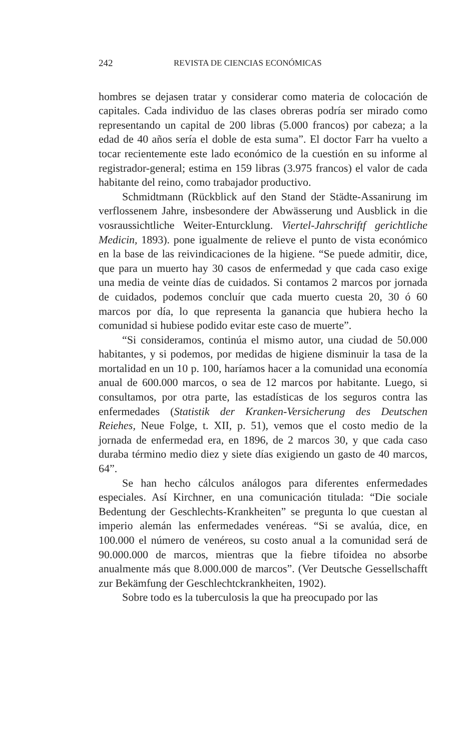242 REVISTA DE CIENCIAS ECONÓMICAS
hombres se dejasen tratar y considerar como materia de colocación de capitales. Cada individuo de las clases obreras podría ser mirado como representando un capital de 200 libras (5.000 francos) por cabeza; a la edad de 40 años sería el doble de esta suma”. El doctor Farr ha vuelto a tocar recientemente este lado económico de la cuestión en su informe al registrador-general; estima en 159 libras (3.975 francos) el valor de cada habitante del reino, como trabajador productivo.
Schmidtmann (Rückblick auf den Stand der Städte-Assanirung im verflossenem Jahre, insbesondere der Abwässerung und Ausblick in die vosraussichtliche Weiter-Enturcklung. Viertel-Jahrschriftf gerichtliche Medicin, 1893). pone igualmente de relieve el punto de vista económico en la base de las reivindicaciones de la higiene. “Se puede admitir, dice, que para un muerto hay 30 casos de enfermedad y que cada caso exige una media de veinte días de cuidados. Si contamos 2 marcos por jornada de cuidados, podemos concluír que cada muerto cuesta 20, 30 ó 60 marcos por día, lo que representa la ganancia que hubiera hecho la comunidad si hubiese podido evitar este caso de muerte”.
“Si consideramos, continúa el mismo autor, una ciudad de 50.000 habitantes, y si podemos, por medidas de higiene disminuir la tasa de la mortalidad en un 10 p. 100, haríamos hacer a la comunidad una economía anual de 600.000 marcos, o sea de 12 marcos por habitante. Luego, si consultamos, por otra parte, las estadísticas de los seguros contra las enfermedades (Statistik der Kranken-Versicherung des Deutschen Reiehes, Neue Folge, t. XII, p. 51), vemos que el costo medio de la jornada de enfermedad era, en 1896, de 2 marcos 30, y que cada caso duraba término medio diez y siete días exigiendo un gasto de 40 marcos, 64”.
Se han hecho cálculos análogos para diferentes enfermedades especiales. Así Kirchner, en una comunicación titulada: “Die sociale Bedentung der Geschlechts-Krankheiten” se pregunta lo que cuestan al imperio alemán las enfermedades venéreas. “Si se avalúa, dice, en 100.000 el número de venéreos, su costo anual a la comunidad será de 90.000.000 de marcos, mientras que la fiebre tifoidea no absorbe anualmente más que 8.000.000 de marcos”. (Ver Deutsche Gessellschafft zur Bekämfung der Geschlechtckrankheiten, 1902).
Sobre todo es la tuberculosis la que ha preocupado por las